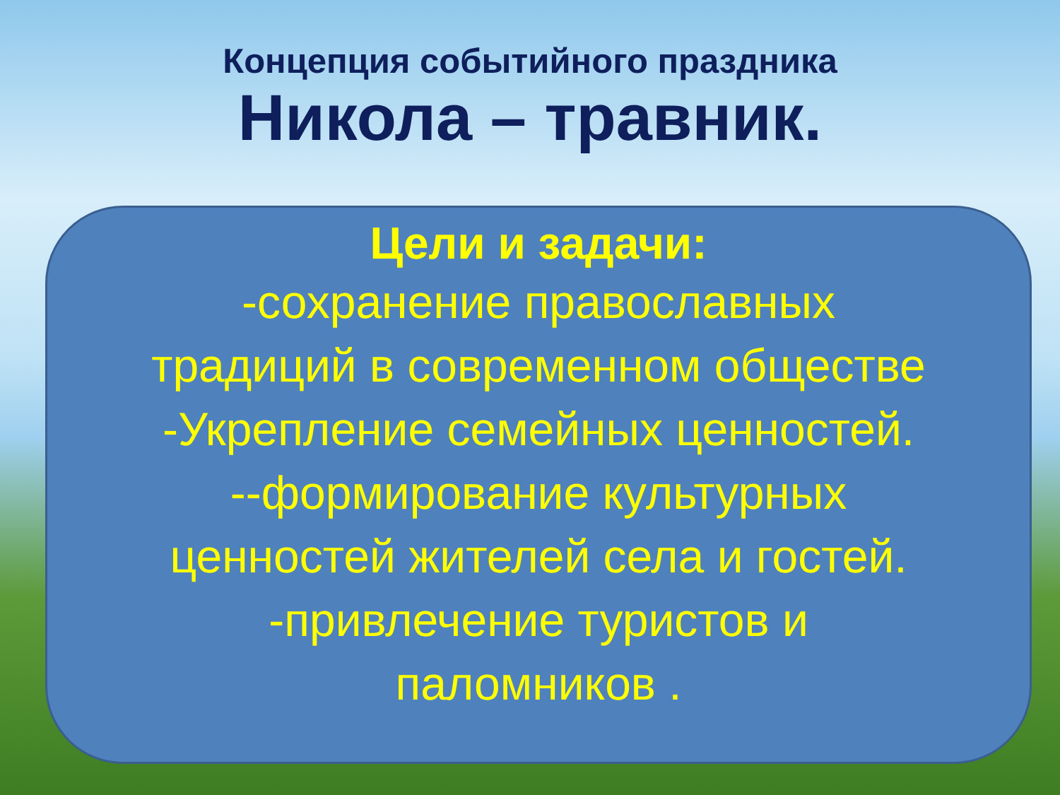Концепция событийного праздника
Никола – травник.
Цели и задачи:
-сохранение православных
традиций в современном обществе
-Укрепление семейных ценностей.
--формирование культурных
ценностей жителей села и гостей.
-привлечение туристов и
паломников .